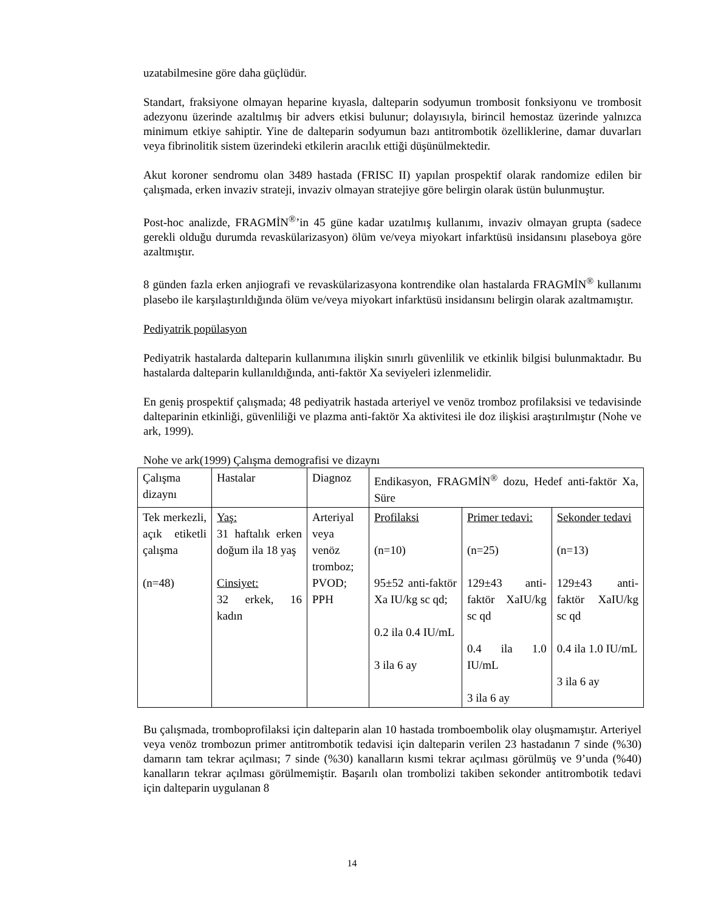uzatabilmesine göre daha güçlüdür.
Standart, fraksiyone olmayan heparine kıyasla, dalteparin sodyumun trombosit fonksiyonu ve trombosit adezyonu üzerinde azaltılmış bir advers etkisi bulunur; dolayısıyla, birincil hemostaz üzerinde yalnızca minimum etkiye sahiptir. Yine de dalteparin sodyumun bazı antitrombotik özelliklerine, damar duvarları veya fibrinolitik sistem üzerindeki etkilerin aracılık ettiği düşünülmektedir.
Akut koroner sendromu olan 3489 hastada (FRISC II) yapılan prospektif olarak randomize edilen bir çalışmada, erken invaziv strateji, invaziv olmayan stratejiye göre belirgin olarak üstün bulunmuştur.
Post-hoc analizde, FRAGMİN<sup>®</sup>’in 45 güne kadar uzatılmış kullanımı, invaziv olmayan grupta (sadece gerekli olduğu durumda revaskülarizasyon) ölüm ve/veya miyokart infarktüsü insidansını plaseboya göre azaltmıştır.
8 günden fazla erken anjiografi ve revaskülarizasyona kontrendike olan hastalarda FRAGMİN<sup>®</sup> kullanımı plasebo ile karşılaştırıldığında ölüm ve/veya miyokart infarktüsü insidansını belirgin olarak azaltmamıştır.
Pediyatrik popülasyon
Pediyatrik hastalarda dalteparin kullanımına ilişkin sınırlı güvenlilik ve etkinlik bilgisi bulunmaktadır. Bu hastalarda dalteparin kullanıldığında, anti-faktör Xa seviyeleri izlenmelidir.
En geniş prospektif çalışmada; 48 pediyatrik hastada arteriyel ve venöz tromboz profilaksisi ve tedavisinde dalteparinin etkinliği, güvenliliği ve plazma anti-faktör Xa aktivitesi ile doz ilişkisi araştırılmıştır (Nohe ve ark, 1999).
Nohe ve ark(1999) Çalışma demografisi ve dizaynı
| Çalışma dizaynı | Hastalar | Diagnoz | Endikasyon, FRAGMİN<sup>®</sup> dozu, Hedef anti-faktör Xa, Süre | | |
| Tek merkezli, açık etiketli çalışma (n=48) | Yaş: 31 haftalık erken doğum ila 18 yaş Cinsiyet: 32 erkek, 16 kadın | Arteriyal veya venöz tromboz; PVOD; PPH | Profilaksi (n=10) 95±52 anti-faktör Xa IU/kg sc qd; 0.2 ila 0.4 IU/mL 3 ila 6 ay | Primer tedavi: (n=25) 129±43 anti-faktör XaIU/kg sc qd 0.4 ila 1.0 IU/mL 3 ila 6 ay | Sekonder tedavi (n=13) 129±43 anti-faktör XaIU/kg sc qd 0.4 ila 1.0 IU/mL 3 ila 6 ay |
Bu çalışmada, tromboprofilaksi için dalteparin alan 10 hastada tromboembolik olay oluşmamıştır. Arteriyel veya venöz trombozun primer antitrombotik tedavisi için dalteparin verilen 23 hastadanın 7 sinde (%30) damarın tam tekrar açılması; 7 sinde (%30) kanalların kısmi tekrar açılması görülmüş ve 9’unda (%40) kanalların tekrar açılması görülmemiştir. Başarılı olan trombolizi takiben sekonder antitrombotik tedavi için dalteparin uygulanan 8
14